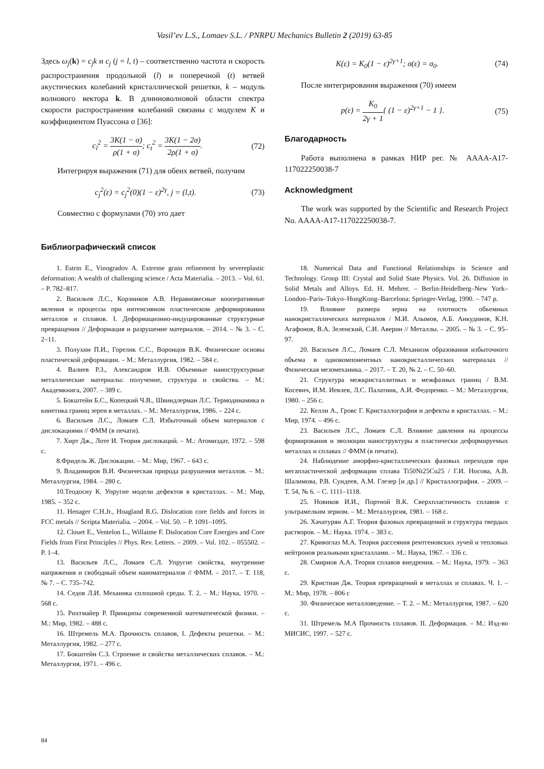Vasil’ev L.S., Lomaev S.L. / PNRPU Mechanics Bulletin 2 (2019) 63-85
Здесь ω<sub>j</sub>(k) = c<sub>j</sub>k и c<sub>j</sub> (j = l, t) – соответственно частота и скорость распространения продольной (l) и поперечной (t) ветвей акустических колебаний кристаллической решетки, k – модуль волнового вектора k. В длинноволновой области спектра скорости распространения колебаний связаны с модулем K и коэффициентом Пуассона σ [36]:
c<sub>l</sub><sup>2</sup> = 3K(1 − σ) ρ(1 + σ); c<sub>t</sub><sup>2</sup> = 3K(1 − 2σ) 2ρ(1 + σ). (72)
Интегрируя выражения (71) для обеих ветвей, получим
c<sub>j</sub><sup>2</sup>(ε) = c<sub>j</sub><sup>2</sup>(0)(1 − ε)<sup>2γ</sup>, j = (l,t). (73)
Совместно с формулами (70) это дает
K(ε) = K<sub>0</sub>(1 − ε)<sup>2γ+1</sup>; σ(ε) = σ<sub>0</sub>. (74)
После интегрирования выражения (70) имеем
p(ε) = K<sub>0</sub> 2γ + 1{ (1 − ε)<sup>2γ+1</sup> − 1 }. (75)
Благодарность
Работа выполнена в рамках НИР рег. № АААА-А17-117022250038-7
Acknowledgment
The work was supported by the Scientific and Research Project No. AAAA-A17-117022250038-7.
Библиографический список
1. Estrin E., Vinogradov A. Extreme grain refinement by severeplastic deformation: A wealth of challenging science / Acta Materialia. – 2013. – Vol. 61. – P. 782–817.
2. Васильев Л.С., Корзников А.В. Неравновесные кооперативные явления и процессы при интенсивном пластическом деформировании металлов и сплавов. I. Деформационно-индуцированные структурные превращения // Деформация и разрушение материалов. – 2014. – № 3. – С. 2–11.
3. Полухин П.И., Горелик С.С., Воронцов В.К. Физические основы пластической деформации. – М.: Металлургия, 1982. – 584 с.
4. Валиев Р.З., Александров И.В. Объемные наноструктурные металлические материалы: получение, структура и свойства. – М.: Академкнига, 2007. – 389 с.
5. Бокштейн Б.С., Копецкий Ч.В., Швиндлерман Л.С. Термодинамика и кинетика границ зерен в металлах. – М.: Металлургия, 1986. – 224 с.
6. Васильев Л.С., Ломаев С.Л. Избыточный объем материалов с дислокациями // ФММ (в печати).
7. Хирт Дж., Лоте И. Теория дислокаций. – М.: Атомиздат, 1972. – 598 с.
8.Фридель Ж. Дислокации. – М.: Мир, 1967. – 643 с.
9. Владимиров В.И. Физическая природа разрушения металлов. – М.: Металлургия, 1984. – 280 с.
10.Теодосиу К. Упругие модели дефектов в кристаллах. – М.: Мир, 1985. – 352 с.
11. Henager C.H.Jr., Hoagland R.G. Dislocation core fields and forces in FCC metals // Scripta Materialia. – 2004. – Vol. 50. – P. 1091–1095.
12. Clouet E., Ventelon L., Willaime F. Dislocation Core Energies and Core Fields from First Principles // Phys. Rev. Letters. – 2009. – Vol. 102. – 055502. – P. 1–4.
13. Васильев Л.С., Ломаев С.Л. Упругие свойства, внутренние напряжения и свободный объем наноматериалов // ФММ. – 2017. – Т. 118, № 7. – С. 735–742.
14. Седов Л.И. Механика сплошной среды. Т. 2. – М.: Наука, 1970. – 568 с.
15. Рихтмайер Р. Принципы современной математической физики. – М.: Мир, 1982. – 488 с.
16. Штремель М.А. Прочность сплавов, I. Дефекты решетки. – М.: Металлургия, 1982. – 277 с.
17. Бокштейн С.З. Строение и свойства металлических сплавов. – М.: Металлургия, 1971. – 496 с.
18. Numerical Data and Functional Relationships in Science and Technology. Group III: Crystal and Solid State Physics. Vol. 26. Diffusion in Solid Metals and Alloys. Ed. H. Mehrer. – Berlin-Heidelberg–New York–London–Paris–Tokyo–HongKong–Barcelona: Springer-Verlag, 1990. – 747 p.
19. Влияние размера зерна на плотность объемных нанокристаллических материалов / М.И. Алымов, А.Б. Анкудинов, К.Н. Агафонов, В.А. Зеленский, С.И. Аверин // Металлы. – 2005. – № 3. – С. 95–97.
20. Васильев Л.С., Ломаев С.Л. Механизм образования избыточного объема в однокомпонентных нанокристаллических материалах // Физическая мезомеханика. – 2017. – Т. 20, № 2. – С. 50–60.
21. Структура межкристаллитных и межфазных границ / В.М. Косевич, И.М. Иевлев, Л.С. Палатник, А.И. Федоренко. – М.: Металлургия, 1980. – 256 с.
22. Келли А., Гровс Г. Кристаллография и дефекты в кристаллах. – М.: Мир, 1974. – 496 с.
23. Васильев Л.С., Ломаев С.Л. Влияние давления на процессы формирования и эволюции наноструктуры в пластически деформируемых металлах и сплавах // ФММ (в печати).
24. Наблюдение аморфно-кристаллических фазовых переходов при мегапластической деформации сплава Ti50Ni25Cu25 / Г.И. Носова, А.В. Шалимова, Р.В. Сундеев, А.М. Глезер [и др.] // Кристаллография. – 2009. – Т. 54, № 6. – С. 1111–1118.
25. Новиков И.И., Портной В.К. Сверхпластичность сплавов с ультрамелким зерном. – М.: Металлургия, 1981. – 168 с.
26. Хачатурян А.Г. Теория фазовых превращений и структура твердых растворов. – М.: Наука. 1974. – 383 с.
27. Кривоглаз М.А. Теория рассеяния рентгеновских лучей и тепловых нейтронов реальными кристаллами. – М.: Наука, 1967. – 336 с.
28. Смирнов А.А. Теория сплавов внедрения. – М.: Наука, 1979. – 363 с.
29. Кристиан Дж. Теория превращений в металлах и сплавах. Ч. 1. – М.: Мир, 1978. – 806 с
30. Физическое металловедение. – Т. 2. – М.: Металлургия, 1987. – 620 с.
31. Штремель М.А Прочность сплавов. II. Деформация. – М.: Изд-во МИСИС, 1997. – 527 с.
84